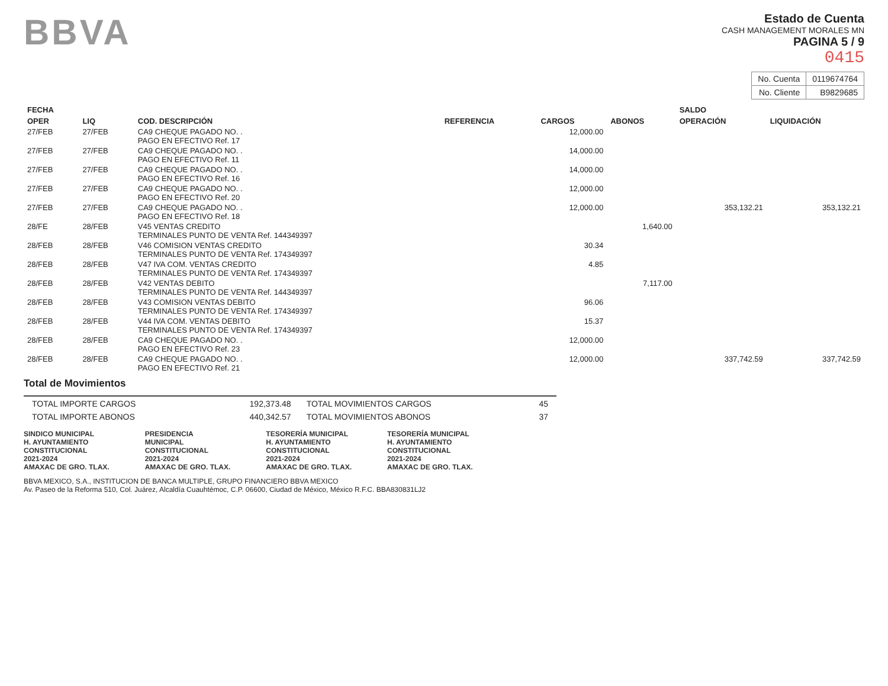BBVA
Estado de Cuenta
CASH MANAGEMENT MORALES MN
PAGINA 5 / 9
0415
| No. Cuenta | 0119674764 |
| No. Cliente | B9829685 |
| FECHA | | | | | | SALDO | |
| --- | --- | --- | --- | --- | --- | --- | --- |
| OPER | LIQ | COD. DESCRIPCIÓN | REFERENCIA | CARGOS | ABONOS | OPERACIÓN | LIQUIDACIÓN |
| 27/FEB | 27/FEB | CA9 CHEQUE PAGADO NO. . PAGO EN EFECTIVO Ref. 17 | | 12,000.00 | | | |
| 27/FEB | 27/FEB | CA9 CHEQUE PAGADO NO. . PAGO EN EFECTIVO Ref. 11 | | 14,000.00 | | | |
| 27/FEB | 27/FEB | CA9 CHEQUE PAGADO NO. . PAGO EN EFECTIVO Ref. 16 | | 14,000.00 | | | |
| 27/FEB | 27/FEB | CA9 CHEQUE PAGADO NO. . PAGO EN EFECTIVO Ref. 20 | | 12,000.00 | | | |
| 27/FEB | 27/FEB | CA9 CHEQUE PAGADO NO. . PAGO EN EFECTIVO Ref. 18 | | 12,000.00 | | 353,132.21 | 353,132.21 |
| 28/FE | 28/FEB | V45 VENTAS CREDITO TERMINALES PUNTO DE VENTA Ref. 144349397 | | | 1,640.00 | | |
| 28/FEB | 28/FEB | V46 COMISION VENTAS CREDITO TERMINALES PUNTO DE VENTA Ref. 174349397 | | 30.34 | | | |
| 28/FEB | 28/FEB | V47 IVA COM. VENTAS CREDITO TERMINALES PUNTO DE VENTA Ref. 174349397 | | 4.85 | | | |
| 28/FEB | 28/FEB | V42 VENTAS DEBITO TERMINALES PUNTO DE VENTA Ref. 144349397 | | | 7,117.00 | | |
| 28/FEB | 28/FEB | V43 COMISION VENTAS DEBITO TERMINALES PUNTO DE VENTA Ref. 174349397 | | 96.06 | | | |
| 28/FEB | 28/FEB | V44 IVA COM. VENTAS DEBITO TERMINALES PUNTO DE VENTA Ref. 174349397 | | 15.37 | | | |
| 28/FEB | 28/FEB | CA9 CHEQUE PAGADO NO. . PAGO EN EFECTIVO Ref. 23 | | 12,000.00 | | | |
| 28/FEB | 28/FEB | CA9 CHEQUE PAGADO NO. . PAGO EN EFECTIVO Ref. 21 | | 12,000.00 | | 337,742.59 | 337,742.59 |
Total de Movimientos
| TOTAL IMPORTE CARGOS | 192,373.48 | TOTAL MOVIMIENTOS CARGOS | 45 |
| TOTAL IMPORTE ABONOS | 440,342.57 | TOTAL MOVIMIENTOS ABONOS | 37 |
SINDICO MUNICIPAL
H. AYUNTAMIENTO
CONSTITUCIONAL
2021-2024
AMAXAC DE GRO. TLAX.
PRESIDENCIA
MUNICIPAL
CONSTITUCIONAL
2021-2024
AMAXAC DE GRO. TLAX.
TESORERÍA MUNICIPAL
H. AYUNTAMIENTO
CONSTITUCIONAL
2021-2024
AMAXAC DE GRO. TLAX.
TESORERÍA MUNICIPAL
H. AYUNTAMIENTO
CONSTITUCIONAL
2021-2024
AMAXAC DE GRO. TLAX.
BBVA MEXICO, S.A., INSTITUCION DE BANCA MULTIPLE, GRUPO FINANCIERO BBVA MEXICO
Av. Paseo de la Reforma 510, Col. Juárez, Alcaldía Cuauhtémoc, C.P. 06600, Ciudad de México, México R.F.C. BBA830831LJ2